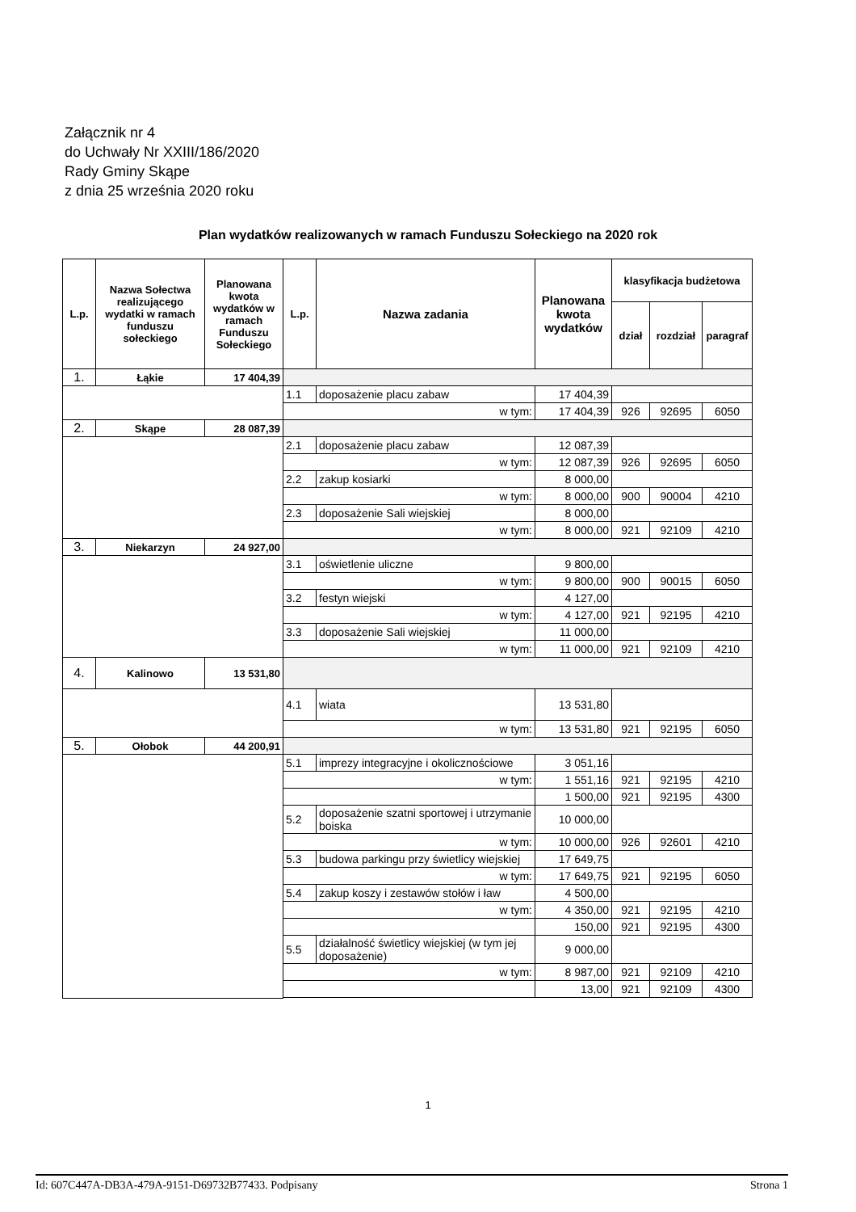Załącznik nr 4
do Uchwały Nr XXIII/186/2020
Rady Gminy Skąpe
z dnia 25 września 2020 roku
Plan wydatków realizowanych w ramach Funduszu Sołeckiego na 2020 rok
| L.p. | Nazwa Sołectwa realizującego wydatki w ramach funduszu sołeckiego | Planowana kwota wydatków w ramach Funduszu Sołeckiego | L.p. | Nazwa zadania | Planowana kwota wydatków | klasyfikacja budżetowa | | |
| --- | --- | --- | --- | --- | --- | --- | --- | --- |
| | | | | | | dział | rozdział | paragraf |
| 1. | Łąkie | 17 404,39 | | | | | | |
| | | | 1.1 | doposażenie placu zabaw | 17 404,39 | | | |
| | | | w tym: | | 17 404,39 | 926 | 92695 | 6050 |
| 2. | Skąpe | 28 087,39 | | | | | | |
| | | | 2.1 | doposażenie placu zabaw | 12 087,39 | | | |
| | | | w tym: | | 12 087,39 | 926 | 92695 | 6050 |
| | | | 2.2 | zakup kosiarki | 8 000,00 | | | |
| | | | w tym: | | 8 000,00 | 900 | 90004 | 4210 |
| | | | 2.3 | doposażenie Sali wiejskiej | 8 000,00 | | | |
| | | | w tym: | | 8 000,00 | 921 | 92109 | 4210 |
| 3. | Niekarzyn | 24 927,00 | | | | | | |
| | | | 3.1 | oświetlenie uliczne | 9 800,00 | | | |
| | | | w tym: | | 9 800,00 | 900 | 90015 | 6050 |
| | | | 3.2 | festyn wiejski | 4 127,00 | | | |
| | | | w tym: | | 4 127,00 | 921 | 92195 | 4210 |
| | | | 3.3 | doposażenie Sali wiejskiej | 11 000,00 | | | |
| | | | w tym: | | 11 000,00 | 921 | 92109 | 4210 |
| 4. | Kalinowo | 13 531,80 | | | | | | |
| | | | 4.1 | wiata | 13 531,80 | | | |
| | | | w tym: | | 13 531,80 | 921 | 92195 | 6050 |
| 5. | Ołobok | 44 200,91 | | | | | | |
| | | | 5.1 | imprezy integracyjne i okolicznościowe | 3 051,16 | | | |
| | | | w tym: | | 1 551,16 | 921 | 92195 | 4210 |
| | | | | | 1 500,00 | 921 | 92195 | 4300 |
| | | | 5.2 | doposażenie szatni sportowej i utrzymanie boiska | 10 000,00 | | | |
| | | | w tym: | | 10 000,00 | 926 | 92601 | 4210 |
| | | | 5.3 | budowa parkingu przy świetlicy wiejskiej | 17 649,75 | | | |
| | | | w tym: | | 17 649,75 | 921 | 92195 | 6050 |
| | | | 5.4 | zakup koszy i zestawów stołów i ław | 4 500,00 | | | |
| | | | w tym: | | 4 350,00 | 921 | 92195 | 4210 |
| | | | | | 150,00 | 921 | 92195 | 4300 |
| | | | 5.5 | działalność świetlicy wiejskiej (w tym jej doposażenie) | 9 000,00 | | | |
| | | | w tym: | | 8 987,00 | 921 | 92109 | 4210 |
| | | | | | 13,00 | 921 | 92109 | 4300 |
1
Id: 607C447A-DB3A-479A-9151-D69732B77433. Podpisany Strona 1